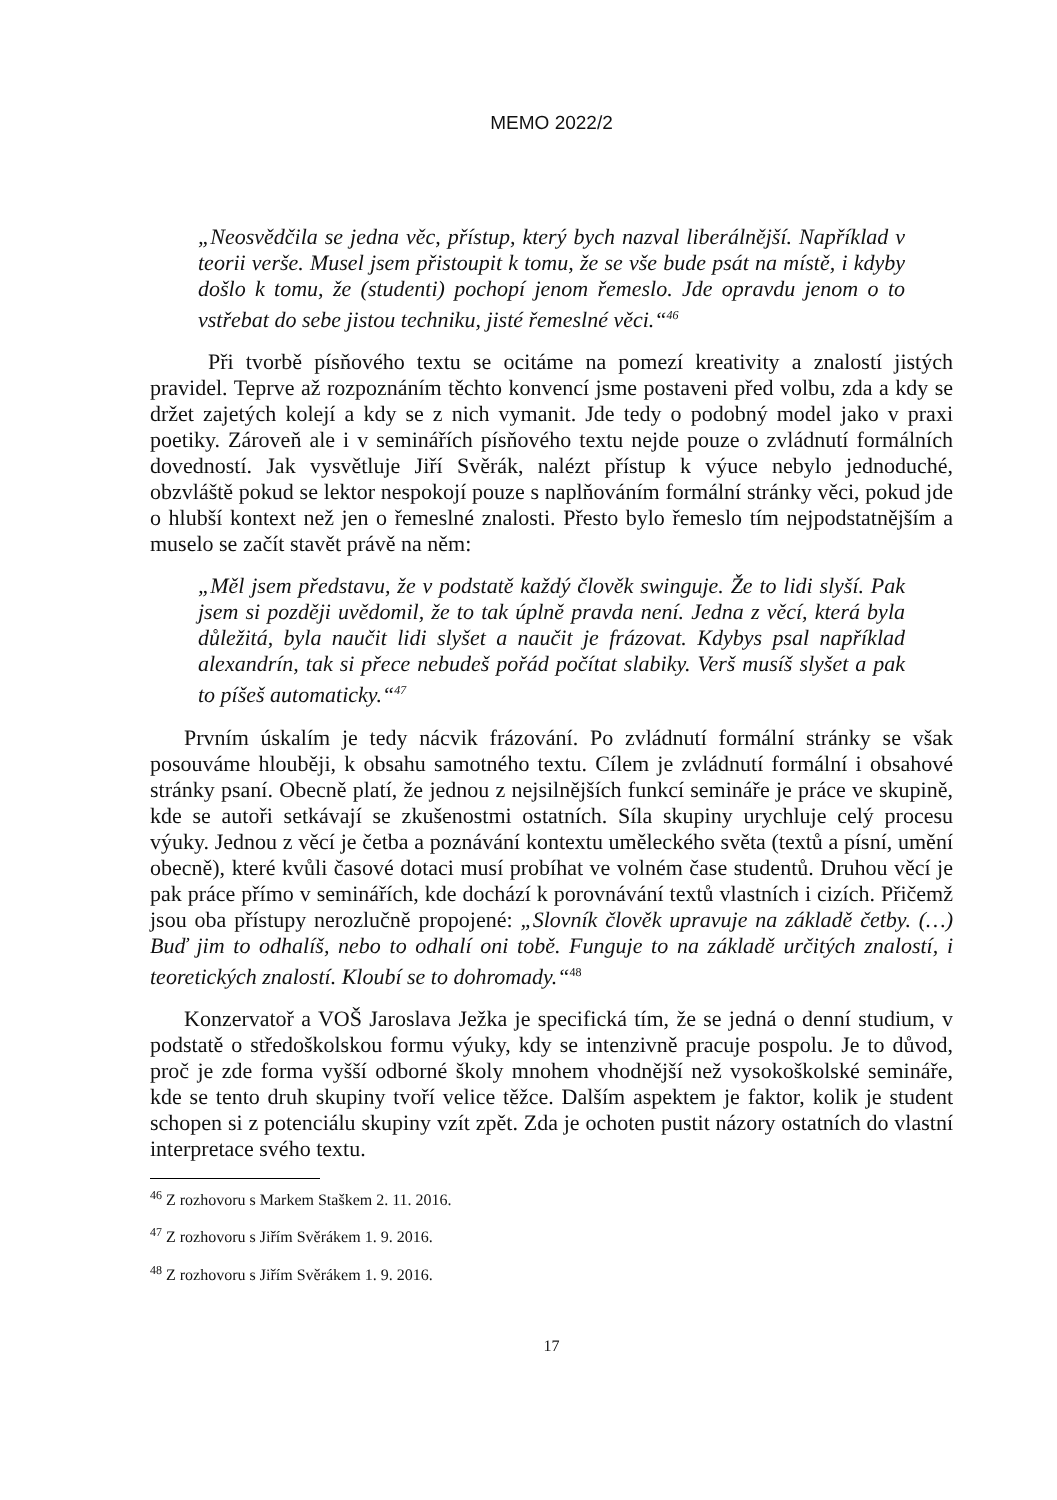MEMO 2022/2
„Neosvědčila se jedna věc, přístup, který bych nazval liberálnější. Například v teorii verše. Musel jsem přistoupit k tomu, že se vše bude psát na místě, i kdyby došlo k tomu, že (studenti) pochopí jenom řemeslo. Jde opravdu jenom o to vstřebat do sebe jistou techniku, jisté řemeslné věci.“<sup>46</sup>
Při tvorbě písňového textu se ocitáme na pomezí kreativity a znalostí jistých pravidel. Teprve až rozpoznáním těchto konvencí jsme postaveni před volbu, zda a kdy se držet zajetých kolejí a kdy se z nich vymanit. Jde tedy o podobný model jako v praxi poetiky. Zároveň ale i v seminářích písňového textu nejde pouze o zvládnutí formálních dovedností. Jak vysvětluje Jiří Svěrák, nalézt přístup k výuce nebylo jednoduché, obzvláště pokud se lektor nespokojí pouze s napl­ňováním formální stránky věci, pokud jde o hlubší kontext než jen o řemeslné znalosti. Přesto bylo řemeslo tím nejpodstatnějším a muselo se začít stavět právě na něm:
„Měl jsem představu, že v podstatě každý člověk swinguje. Že to lidi slyší. Pak jsem si později uvědomil, že to tak úplně pravda není. Jedna z věcí, která byla důležitá, byla naučit lidi slyšet a naučit je frázovat. Kdybys psal například alexandrín, tak si přece nebudeš pořád počítat slabiky. Verš musíš slyšet a pak to píšeš automaticky.“<sup>47</sup>
Prvním úskalím je tedy nácvik frázování. Po zvládnutí formální stránky se však posouváme hlouběji, k obsahu samotného textu. Cílem je zvládnutí for­mální i obsahové stránky psaní. Obecně platí, že jednou z nejsilnějších funkcí semináře je práce ve skupině, kde se autoři setkávají se zkušenostmi ostatních. Síla skupiny urychluje celý procesu výuky. Jednou z věcí je četba a poznávání kontextu uměleckého světa (textů a písní, umění obecně), které kvůli časové dotaci musí probíhat ve volném čase studentů. Druhou věcí je pak práce přímo v seminářích, kde dochází k porovnávání textů vlastních i cizích. Přičemž jsou oba přístupy nerozlučně propojené: „Slovník člověk upravuje na základě četby. (…) Buď jim to odhalíš, nebo to odhalí oni tobě. Funguje to na základě určitých znalostí, i teoretických znalostí. Kloubí se to dohromady.“<sup>48</sup>
Konzervatoř a VOŠ Jaroslava Ježka je specifická tím, že se jedná o denní studium, v podstatě o středoškolskou formu výuky, kdy se intenzivně pracuje pospolu. Je to důvod, proč je zde forma vyšší odborné školy mnohem vhod­nější než vysokoškolské semináře, kde se tento druh skupiny tvoří velice těžce. Dalším aspektem je faktor, kolik je student schopen si z potenciálu skupiny vzít zpět. Zda je ochoten pustit názory ostatních do vlastní interpretace svého textu.
<sup>46</sup> Z rozhovoru s Markem Staškem 2. 11. 2016.
<sup>47</sup> Z rozhovoru s Jiřím Svěrákem 1. 9. 2016.
<sup>48</sup> Z rozhovoru s Jiřím Svěrákem 1. 9. 2016.
17